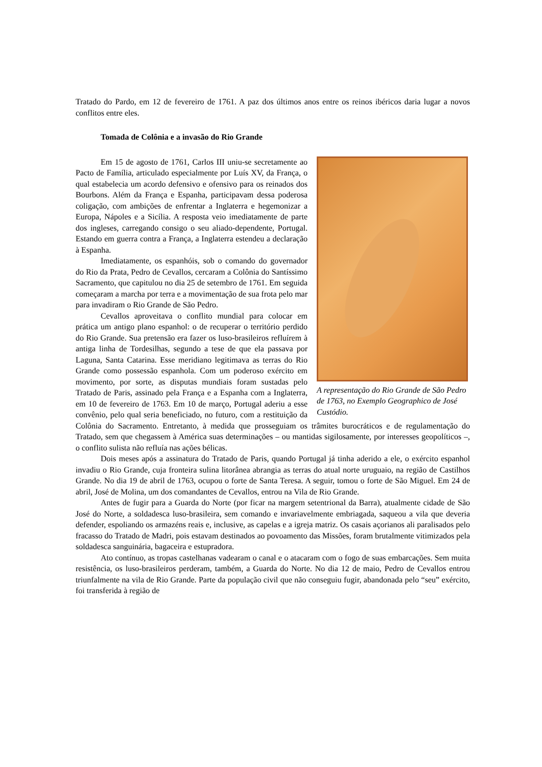Tratado do Pardo, em 12 de fevereiro de 1761. A paz dos últimos anos entre os reinos ibéricos daria lugar a novos conflitos entre eles.
Tomada de Colônia e a invasão do Rio Grande
A representação do Rio Grande de São Pedro de 1763, no Exemplo Geographico de José Custódio.
Em 15 de agosto de 1761, Carlos III uniu-se secretamente ao Pacto de Família, articulado especialmente por Luís XV, da França, o qual estabelecia um acordo defensivo e ofensivo para os reinados dos Bourbons. Além da França e Espanha, participavam dessa poderosa coligação, com ambições de enfrentar a Inglaterra e hegemonizar a Europa, Nápoles e a Sicília. A resposta veio imediatamente de parte dos ingleses, carregando consigo o seu aliado-dependente, Portugal. Estando em guerra contra a França, a Inglaterra estendeu a declaração à Espanha.
Imediatamente, os espanhóis, sob o comando do governador do Rio da Prata, Pedro de Cevallos, cercaram a Colônia do Santíssimo Sacramento, que capitulou no dia 25 de setembro de 1761. Em seguida começaram a marcha por terra e a movimentação de sua frota pelo mar para invadiram o Rio Grande de São Pedro.
Cevallos aproveitava o conflito mundial para colocar em prática um antigo plano espanhol: o de recuperar o território perdido do Rio Grande. Sua pretensão era fazer os luso-brasileiros refluírem à antiga linha de Tordesilhas, segundo a tese de que ela passava por Laguna, Santa Catarina. Esse meridiano legitimava as terras do Rio Grande como possessão espanhola. Com um poderoso exército em movimento, por sorte, as disputas mundiais foram sustadas pelo Tratado de Paris, assinado pela França e a Espanha com a Inglaterra, em 10 de fevereiro de 1763. Em 10 de março, Portugal aderiu a esse convênio, pelo qual seria beneficiado, no futuro, com a restituição da Colônia do Sacramento. Entretanto, à medida que prosseguiam os trâmites burocráticos e de regulamentação do Tratado, sem que chegassem à América suas determinações – ou mantidas sigilosamente, por interesses geopolíticos –, o conflito sulista não refluía nas ações bélicas.
Dois meses após a assinatura do Tratado de Paris, quando Portugal já tinha aderido a ele, o exército espanhol invadiu o Rio Grande, cuja fronteira sulina litorânea abrangia as terras do atual norte uruguaio, na região de Castilhos Grande. No dia 19 de abril de 1763, ocupou o forte de Santa Teresa. A seguir, tomou o forte de São Miguel. Em 24 de abril, José de Molina, um dos comandantes de Cevallos, entrou na Vila de Rio Grande.
Antes de fugir para a Guarda do Norte (por ficar na margem setentrional da Barra), atualmente cidade de São José do Norte, a soldadesca luso-brasileira, sem comando e invariavelmente embriagada, saqueou a vila que deveria defender, espoliando os armazéns reais e, inclusive, as capelas e a igreja matriz. Os casais açorianos ali paralisados pelo fracasso do Tratado de Madri, pois estavam destinados ao povoamento das Missões, foram brutalmente vitimizados pela soldadesca sanguinária, bagaceira e estupradora.
Ato contínuo, as tropas castelhanas vadearam o canal e o atacaram com o fogo de suas embarcações. Sem muita resistência, os luso-brasileiros perderam, também, a Guarda do Norte. No dia 12 de maio, Pedro de Cevallos entrou triunfalmente na vila de Rio Grande. Parte da população civil que não conseguiu fugir, abandonada pelo “seu” exército, foi transferida à região de